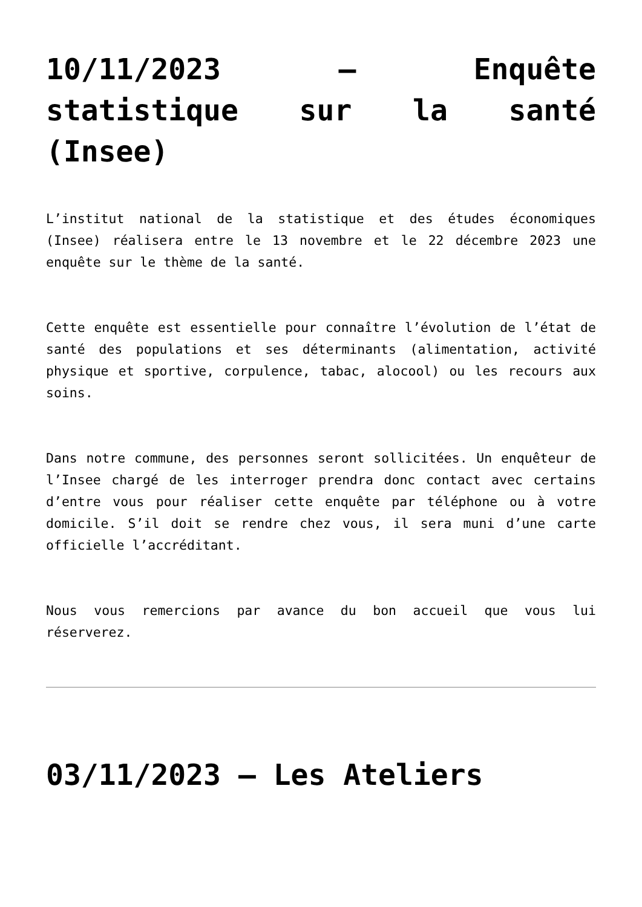10/11/2023 – Enquête statistique sur la santé (Insee)
L’institut national de la statistique et des études économiques (Insee) réalisera entre le 13 novembre et le 22 décembre 2023 une enquête sur le thème de la santé.
Cette enquête est essentielle pour connaître l’évolution de l’état de santé des populations et ses déterminants (alimentation, activité physique et sportive, corpulence, tabac, alocool) ou les recours aux soins.
Dans notre commune, des personnes seront sollicitées. Un enquêteur de l’Insee chargé de les interroger prendra donc contact avec certains d’entre vous pour réaliser cette enquête par téléphone ou à votre domicile. S’il doit se rendre chez vous, il sera muni d’une carte officielle l’accréditant.
Nous vous remercions par avance du bon accueil que vous lui réserverez.
03/11/2023 – Les Ateliers